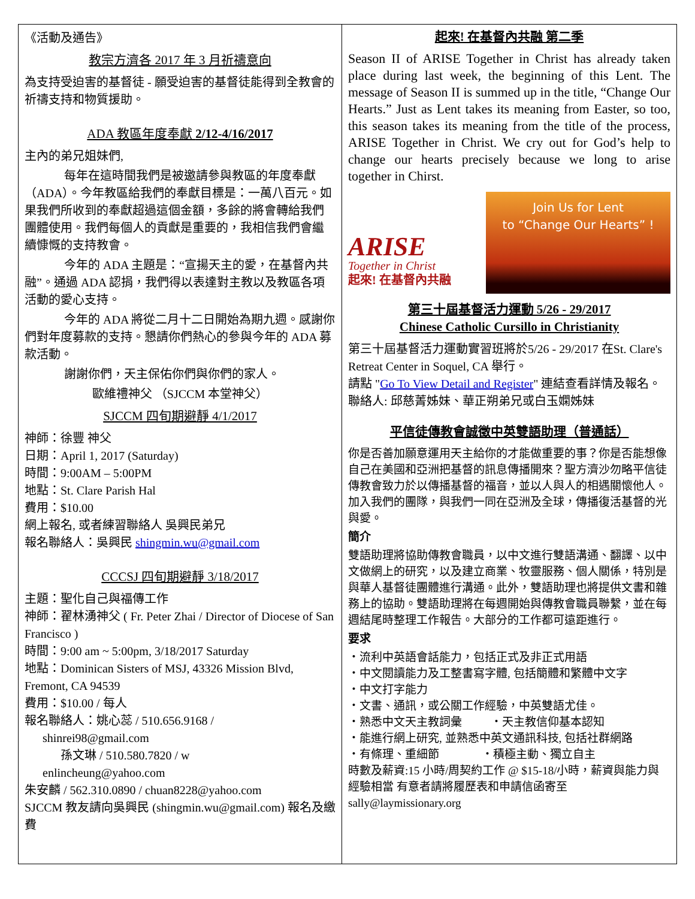《活動及通告》
教宗方濟各 2017 年 3 月祈禱意向
為支持受迫害的基督徒 - 願受迫害的基督徒能得到全教會的祈禱支持和物質援助。
ADA 教區年度奉獻 2/12-4/16/2017
主內的弟兄姐妹們,
每年在這時間我們是被邀請參與教區的年度奉獻（ADA）。今年教區給我們的奉獻目標是：一萬八百元。如果我們所收到的奉獻超過這個金額，多餘的將會轉給我們團體使用。我們每個人的貢獻是重要的，我相信我們會繼續慷慨的支持教會。
今年的 ADA 主題是：“宣揚天主的愛，在基督內共融”。通過 ADA 認捐，我們得以表達對主教以及教區各項活動的愛心支持。
今年的 ADA 將從二月十二日開始為期九週。感謝你們對年度募款的支持。懇請你們熱心的參與今年的 ADA 募款活動。
謝謝你們，天主保佑你們與你們的家人。
歐維禮神父 （SJCCM 本堂神父）
SJCCM 四旬期避靜 4/1/2017
神師：徐豐 神父
日期：April 1, 2017 (Saturday)
時間：9:00AM – 5:00PM
地點：St. Clare Parish Hal
費用：$10.00
網上報名, 或者練習聯絡人 吳興民弟兄
報名聯絡人：吳興民 shingmin.wu@gmail.com
CCCSJ 四旬期避靜 3/18/2017
主題：聖化自己與福傳工作
神師：翟林湧神父 ( Fr. Peter Zhai / Director of Diocese of San Francisco )
時間：9:00 am ~ 5:00pm, 3/18/2017 Saturday
地點：Dominican Sisters of MSJ, 43326 Mission Blvd, Fremont, CA 94539
費用：$10.00 / 每人
報名聯絡人：姚心蕊 / 510.656.9168 /
shinrei98@gmail.com
孫文琳 / 510.580.7820 / w
enlincheung@yahoo.com
朱安麟 / 562.310.0890 / chuan8228@yahoo.com
SJCCM 教友請向吳興民 (shingmin.wu@gmail.com) 報名及繳費
起來! 在基督內共融 第二季
Season II of ARISE Together in Christ has already taken place during last week, the beginning of this Lent. The message of Season II is summed up in the title, “Change Our Hearts.” Just as Lent takes its meaning from Easter, so too, this season takes its meaning from the title of the process, ARISE Together in Christ. We cry out for God’s help to change our hearts precisely because we long to arise together in Chirst.
ARISE
Together in Christ
起來! 在基督內共融
Join Us for Lent
to “Change Our Hearts” !
第三十屆基督活力運動 5/26 - 29/2017
Chinese Catholic Cursillo in Christianity
第三十屆基督活力運動實習班將於5/26 - 29/2017 在St. Clare's Retreat Center in Soquel, CA 舉行。
請點 "Go To View Detail and Register" 連結查看詳情及報名。聯絡人: 邱慈菁姊妹、華正朔弟兄或白玉嫻姊妹
平信徒傳教會誠徵中英雙語助理（普通話）
你是否善加願意運用天主給你的才能做重要的事？你是否能想像自己在美國和亞洲把基督的訊息傳播開來？聖方濟沙勿略平信徒傳教會致力於以傳播基督的福音，並以人與人的相遇關懷他人。加入我們的團隊，與我們一同在亞洲及全球，傳播復活基督的光與愛。
簡介
雙語助理將協助傳教會職員，以中文進行雙語溝通、翻譯、以中文做網上的研究，以及建立商業、牧靈服務、個人關係，特別是與華人基督徒團體進行溝通。此外，雙語助理也將提供文書和雜務上的協助。雙語助理將在每週開始與傳教會職員聯繫，並在每週結尾時整理工作報告。大部分的工作都可遠距進行。
要求
・流利中英語會話能力，包括正式及非正式用語
・中文閱讀能力及工整書寫字體, 包括簡體和繁體中文字
・中文打字能力
・文書、通訊，或公關工作經驗，中英雙語尤佳。
・熟悉中文天主教詞彙 ・天主教信仰基本認知
・能進行網上研究, 並熟悉中英文通訊科技, 包括社群網路
・有條理、重細節 ・積極主動、獨立自主
時數及薪資:15 小時/周契約工作 @ $15-18/小時，薪資與能力與經驗相當 有意者請將履歷表和申請信函寄至
sally@laymissionary.org